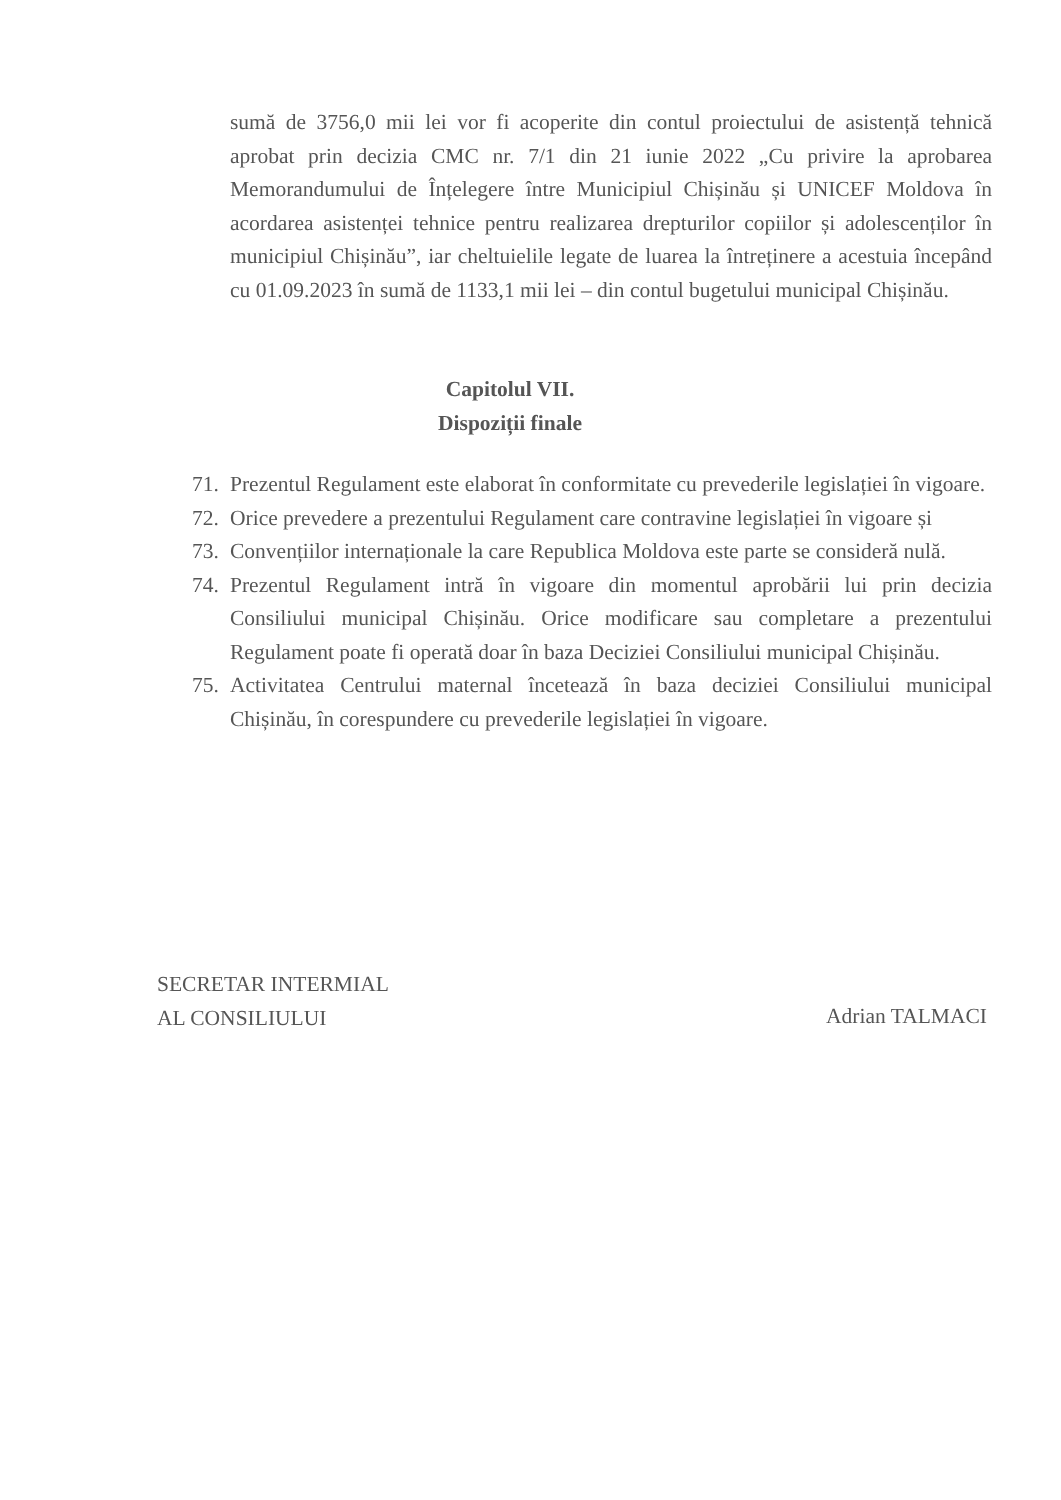sumă de 3756,0 mii lei vor fi acoperite din contul proiectului de asistență tehnică aprobat prin decizia CMC nr. 7/1 din 21 iunie 2022 „Cu privire la aprobarea Memorandumului de Înțelegere între Municipiul Chișinău și UNICEF Moldova în acordarea asistenței tehnice pentru realizarea drepturilor copiilor și adolescenților în municipiul Chișinău”, iar cheltuielile legate de luarea la întreținere a acestuia începând cu 01.09.2023 în sumă de 1133,1 mii lei – din contul bugetului municipal Chișinău.
Capitolul VII.
Dispoziții finale
71. Prezentul Regulament este elaborat în conformitate cu prevederile legislației în vigoare.
72. Orice prevedere a prezentului Regulament care contravine legislației în vigoare și
73. Convențiilor internaționale la care Republica Moldova este parte se consideră nulă.
74. Prezentul Regulament intră în vigoare din momentul aprobării lui prin decizia Consiliului municipal Chișinău. Orice modificare sau completare a prezentului Regulament poate fi operată doar în baza Deciziei Consiliului municipal Chișinău.
75. Activitatea Centrului maternal încetează în baza deciziei Consiliului municipal Chișinău, în corespundere cu prevederile legislației în vigoare.
SECRETAR INTERMIAL
AL CONSILIULUI
Adrian TALMACI